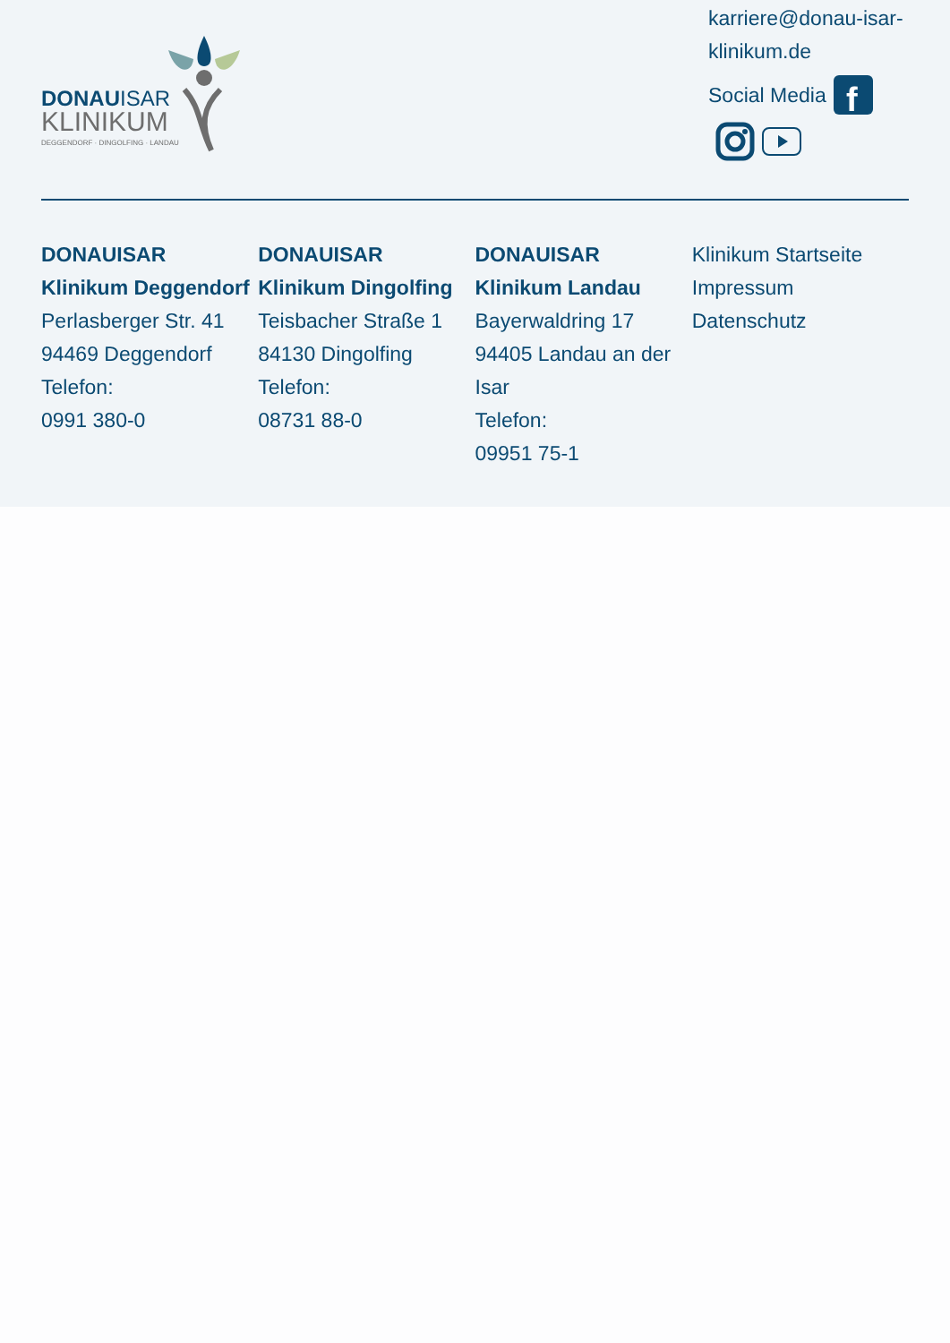DONAUISAR
KLINIKUM
DEGGENDORF · DINGOLFING · LANDAU
karriere@donau-isar-klinikum.de
Social Media
f
DONAUISAR Klinikum Deggendorf
Perlasberger Str. 41
94469 Deggendorf
Telefon:
0991 380-0
DONAUISAR Klinikum Dingolfing
Teisbacher Straße 1
84130 Dingolfing
Telefon:
08731 88-0
DONAUISAR Klinikum Landau
Bayerwaldring 17
94405 Landau an der Isar
Telefon:
09951 75-1
Klinikum Startseite
Impressum
Datenschutz